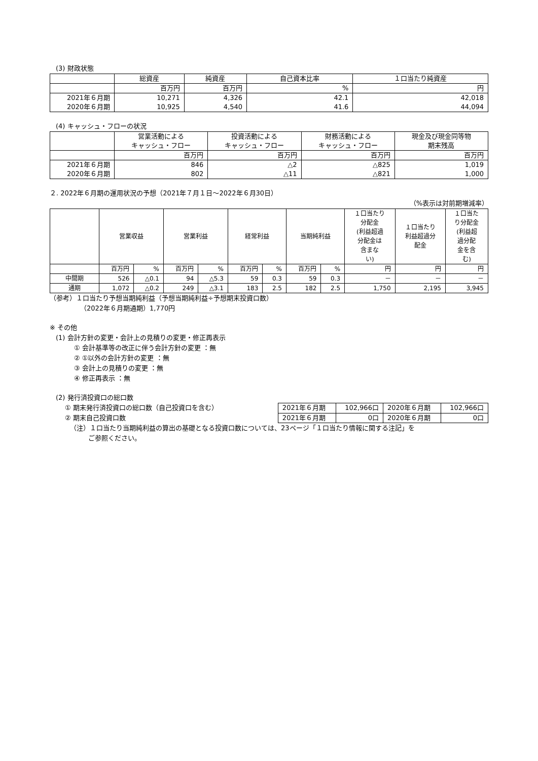(3) 財政状態
| | 総資産 | 純資産 | 自己資本比率 | １口当たり純資産 |
| --- | --- | --- | --- | --- |
| | 百万円 | 百万円 | % | 円 |
| 2021年６月期 | 10,271 | 4,326 | 42.1 | 42,018 |
| 2020年６月期 | 10,925 | 4,540 | 41.6 | 44,094 |
(4) キャッシュ・フローの状況
| | 営業活動による キャッシュ・フロー | 投資活動による キャッシュ・フロー | 財務活動による キャッシュ・フロー | 現金及び現金同等物 期末残高 |
| --- | --- | --- | --- | --- |
| | 百万円 | 百万円 | 百万円 | 百万円 |
| 2021年６月期 | 846 | △2 | △825 | 1,019 |
| 2020年６月期 | 802 | △11 | △821 | 1,000 |
２. 2022年６月期の運用状況の予想（2021年７月１日～2022年６月30日）
（%表示は対前期増減率）
| | 営業収益 | | 営業利益 | | 経常利益 | | 当期純利益 | | １口当たり 分配金 (利益超過 分配金は 含まな い) | １口当たり 利益超過分 配金 | １口当た り分配金 (利益超 過分配 金を含 む) |
| --- | --- | --- | --- | --- | --- | --- | --- | --- | --- | --- | --- |
| | 百万円 | % | 百万円 | % | 百万円 | % | 百万円 | % | 円 | 円 | 円 |
| 中間期 | 526 | △0.1 | 94 | △5.3 | 59 | 0.3 | 59 | 0.3 | － | － | － |
| 通期 | 1,072 | △0.2 | 249 | △3.1 | 183 | 2.5 | 182 | 2.5 | 1,750 | 2,195 | 3,945 |
（参考）１口当たり予想当期純利益（予想当期純利益÷予想期末投資口数）
（2022年６月期通期）1,770円
※ その他
(1) 会計方針の変更・会計上の見積りの変更・修正再表示
① 会計基準等の改正に伴う会計方針の変更 ：無
② ①以外の会計方針の変更 ：無
③ 会計上の見積りの変更 ：無
④ 修正再表示 ：無
(2) 発行済投資口の総口数
① 期末発行済投資口の総口数（自己投資口を含む）
② 期末自己投資口数
| 2021年６月期 | 102,966口 | 2020年６月期 | 102,966口 |
| 2021年６月期 | 0口 | 2020年６月期 | 0口 |
（注）１口当たり当期純利益の算出の基礎となる投資口数については、23ページ「１口当たり情報に関する注記」を
ご参照ください。